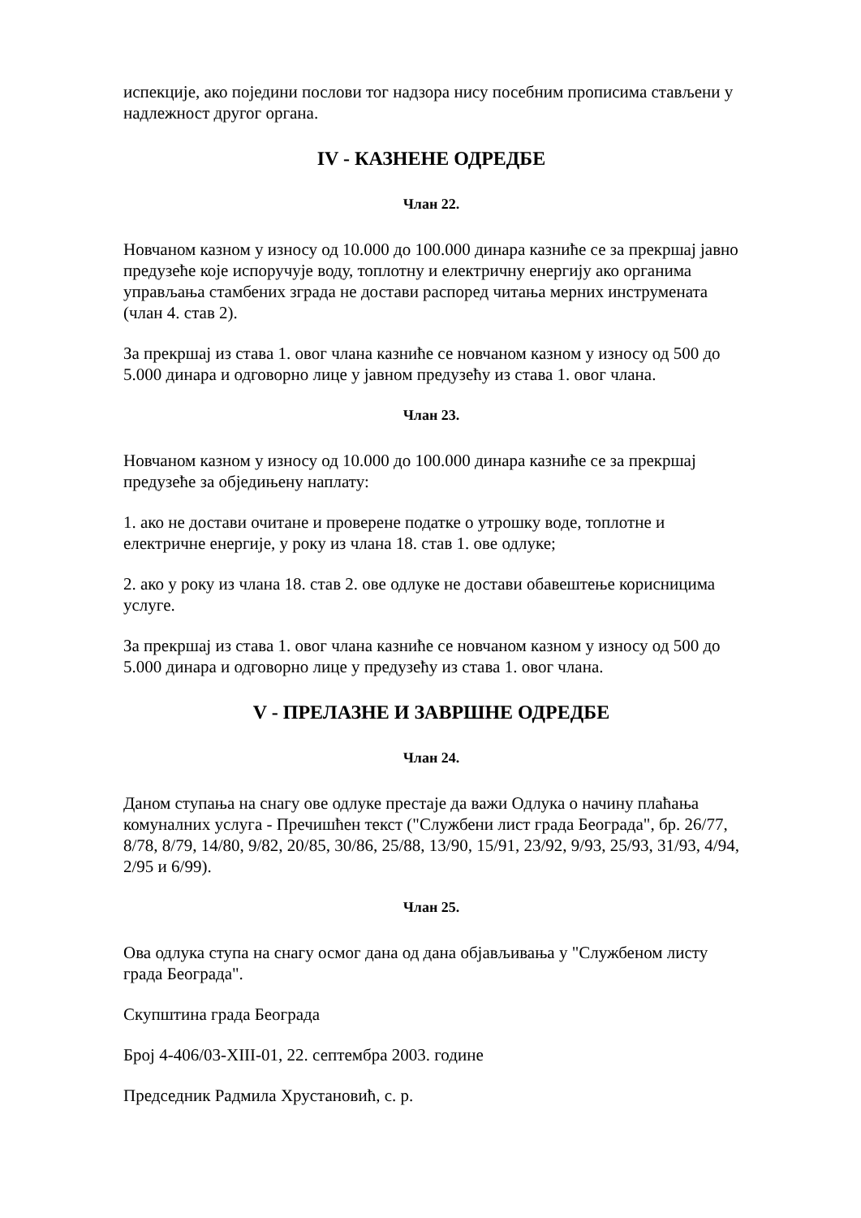испекције, ако поједини послови тог надзора нису посебним прописима стављени у надлежност другог органа.
IV - КАЗНЕНЕ ОДРЕДБЕ
Члан 22.
Новчаном казном у износу од 10.000 до 100.000 динара казниће се за прекршај јавно предузеће које испоручује воду, топлотну и електричну енергију ако органима управљања стамбених зграда не достави распоред читања мерних инструмената (члан 4. став 2).
За прекршај из става 1. овог члана казниће се новчаном казном у износу од 500 до 5.000 динара и одговорно лице у јавном предузећу из става 1. овог члана.
Члан 23.
Новчаном казном у износу од 10.000 до 100.000 динара казниће се за прекршај предузеће за обједињену наплату:
1. ако не достави очитане и проверене податке о утрошку воде, топлотне и електричне енергије, у року из члана 18. став 1. ове одлуке;
2. ако у року из члана 18. став 2. ове одлуке не достави обавештење корисницима услуге.
За прекршај из става 1. овог члана казниће се новчаном казном у износу од 500 до 5.000 динара и одговорно лице у предузећу из става 1. овог члана.
V - ПРЕЛАЗНЕ И ЗАВРШНЕ ОДРЕДБЕ
Члан 24.
Даном ступања на снагу ове одлуке престаје да важи Одлука о начину плаћања комуналних услуга - Пречишћен текст ("Службени лист града Београда", бр. 26/77, 8/78, 8/79, 14/80, 9/82, 20/85, 30/86, 25/88, 13/90, 15/91, 23/92, 9/93, 25/93, 31/93, 4/94, 2/95 и 6/99).
Члан 25.
Ова одлука ступа на снагу осмог дана од дана објављивања у "Службеном листу града Београда".
Скупштина града Београда
Број 4-406/03-XIII-01, 22. септембра 2003. године
Председник Радмила Хрустановић, с. р.